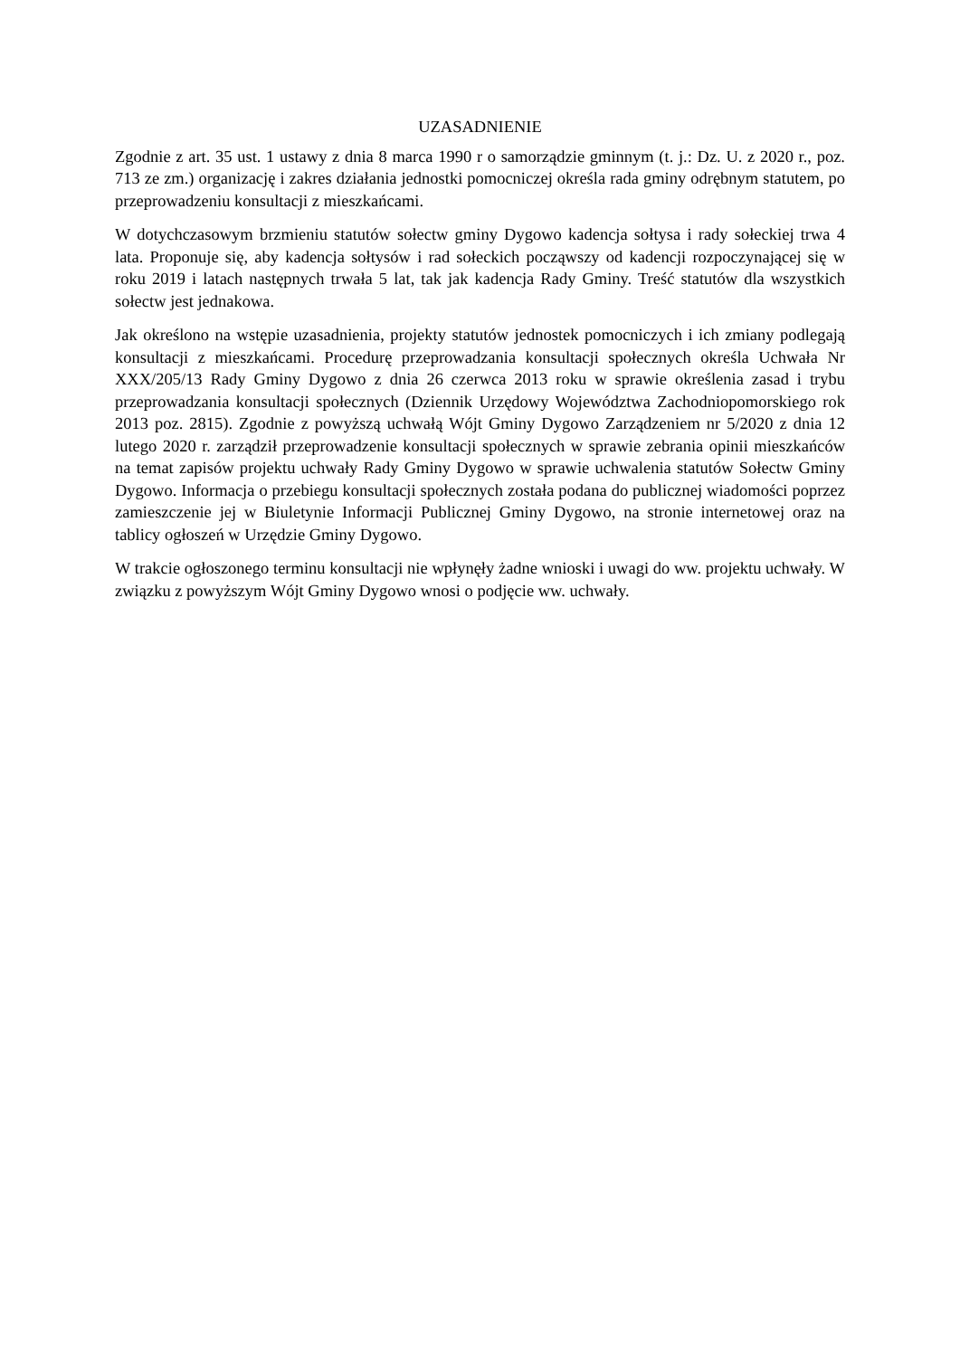UZASADNIENIE
Zgodnie z art. 35 ust. 1 ustawy z dnia 8 marca 1990 r o samorządzie gminnym (t. j.: Dz. U. z 2020 r., poz. 713 ze zm.) organizację i zakres działania jednostki pomocniczej określa rada gminy odrębnym statutem, po przeprowadzeniu konsultacji z mieszkańcami.
W dotychczasowym brzmieniu statutów sołectw gminy Dygowo kadencja sołtysa i rady sołeckiej trwa 4 lata. Proponuje się, aby kadencja sołtysów i rad sołeckich począwszy od kadencji rozpoczynającej się w roku 2019 i latach następnych trwała 5 lat, tak jak kadencja Rady Gminy. Treść statutów dla wszystkich sołectw jest jednakowa.
Jak określono na wstępie uzasadnienia, projekty statutów jednostek pomocniczych i ich zmiany podlegają konsultacji z mieszkańcami. Procedurę przeprowadzania konsultacji społecznych określa Uchwała Nr XXX/205/13 Rady Gminy Dygowo z dnia 26 czerwca 2013 roku w sprawie określenia zasad i trybu przeprowadzania konsultacji społecznych (Dziennik Urzędowy Województwa Zachodniopomorskiego rok 2013 poz. 2815). Zgodnie z powyższą uchwałą Wójt Gminy Dygowo Zarządzeniem nr 5/2020 z dnia 12 lutego 2020 r. zarządził przeprowadzenie konsultacji społecznych w sprawie zebrania opinii mieszkańców na temat zapisów projektu uchwały Rady Gminy Dygowo w sprawie uchwalenia statutów Sołectw Gminy Dygowo. Informacja o przebiegu konsultacji społecznych została podana do publicznej wiadomości poprzez zamieszczenie jej w Biuletynie Informacji Publicznej Gminy Dygowo, na stronie internetowej oraz na tablicy ogłoszeń w Urzędzie Gminy Dygowo.
W trakcie ogłoszonego terminu konsultacji nie wpłynęły żadne wnioski i uwagi do ww. projektu uchwały. W związku z powyższym Wójt Gminy Dygowo wnosi o podjęcie ww. uchwały.